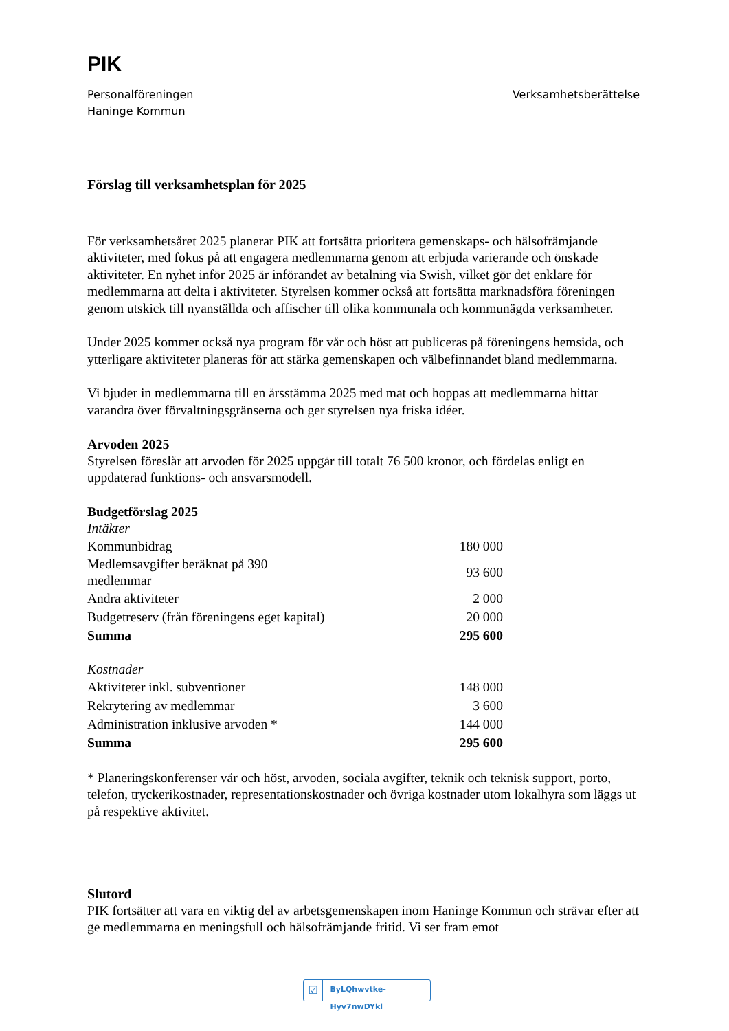PIK
Personalföreningen
Haninge Kommun
Verksamhetsberättelse
Förslag till verksamhetsplan för 2025
För verksamhetsåret 2025 planerar PIK att fortsätta prioritera gemenskaps- och hälsofrämjande aktiviteter, med fokus på att engagera medlemmarna genom att erbjuda varierande och önskade aktiviteter. En nyhet inför 2025 är införandet av betalning via Swish, vilket gör det enklare för medlemmarna att delta i aktiviteter. Styrelsen kommer också att fortsätta marknadsföra föreningen genom utskick till nyanställda och affischer till olika kommunala och kommunägda verksamheter.
Under 2025 kommer också nya program för vår och höst att publiceras på föreningens hemsida, och ytterligare aktiviteter planeras för att stärka gemenskapen och välbefinnandet bland medlemmarna.
Vi bjuder in medlemmarna till en årsstämma 2025 med mat och hoppas att medlemmarna hittar varandra över förvaltningsgränserna och ger styrelsen nya friska idéer.
Arvoden 2025
Styrelsen föreslår att arvoden för 2025 uppgår till totalt 76 500 kronor, och fördelas enligt en uppdaterad funktions- och ansvarsmodell.
Budgetförslag 2025
Intäkter
| Kommunbidrag | 180 000 |
| Medlemsavgifter beräknat på 390 medlemmar | 93 600 |
| Andra aktiviteter | 2 000 |
| Budgetreserv (från föreningens eget kapital) | 20 000 |
| Summa | 295 600 |
| Kostnader | |
| Aktiviteter inkl. subventioner | 148 000 |
| Rekrytering av medlemmar | 3 600 |
| Administration inklusive arvoden * | 144 000 |
| Summa | 295 600 |
* Planeringskonferenser vår och höst, arvoden, sociala avgifter, teknik och teknisk support, porto, telefon, tryckerikostnader, representationskostnader och övriga kostnader utom lokalhyra som läggs ut på respektive aktivitet.
Slutord
PIK fortsätter att vara en viktig del av arbetsgemenskapen inom Haninge Kommun och strävar efter att ge medlemmarna en meningsfull och hälsofrämjande fritid. Vi ser fram emot
☑ ByLQhwvtke-Hyv7nwDYkl